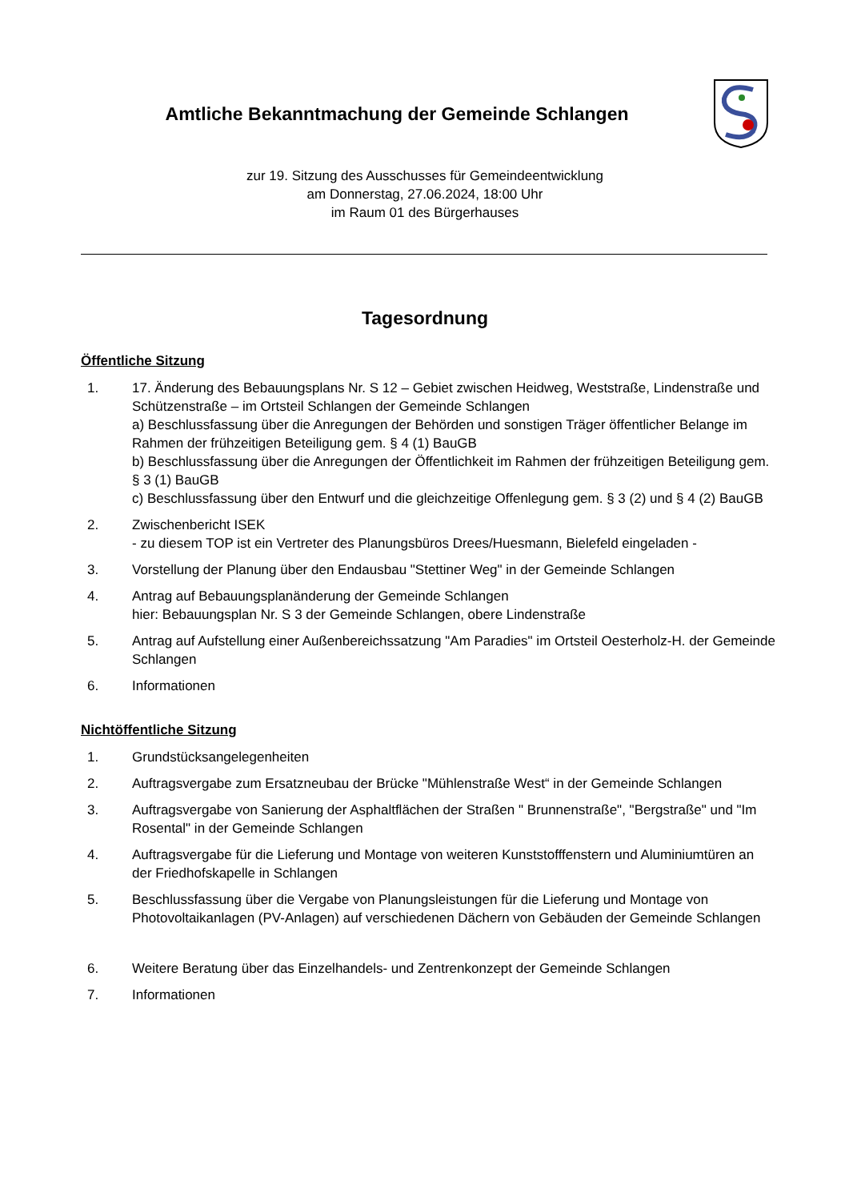Amtliche Bekanntmachung der Gemeinde Schlangen
zur 19. Sitzung des Ausschusses für Gemeindeentwicklung
am Donnerstag, 27.06.2024, 18:00 Uhr
im Raum 01 des Bürgerhauses
Tagesordnung
Öffentliche Sitzung
1. 17. Änderung des Bebauungsplans Nr. S 12 – Gebiet zwischen Heidweg, Weststraße, Lindenstraße und Schützenstraße – im Ortsteil Schlangen der Gemeinde Schlangen
a) Beschlussfassung über die Anregungen der Behörden und sonstigen Träger öffentlicher Belange im Rahmen der frühzeitigen Beteiligung gem. § 4 (1) BauGB
b) Beschlussfassung über die Anregungen der Öffentlichkeit im Rahmen der frühzeitigen Beteiligung gem. § 3 (1) BauGB
c) Beschlussfassung über den Entwurf und die gleichzeitige Offenlegung gem. § 3 (2) und § 4 (2) BauGB
2. Zwischenbericht ISEK
- zu diesem TOP ist ein Vertreter des Planungsbüros Drees/Huesmann, Bielefeld eingeladen -
3. Vorstellung der Planung über den Endausbau "Stettiner Weg" in der Gemeinde Schlangen
4. Antrag auf Bebauungsplanänderung der Gemeinde Schlangen
hier: Bebauungsplan Nr. S 3 der Gemeinde Schlangen, obere Lindenstraße
5. Antrag auf Aufstellung einer Außenbereichssatzung "Am Paradies" im Ortsteil Oesterholz-H. der Gemeinde Schlangen
6. Informationen
Nichtöffentliche Sitzung
1. Grundstücksangelegenheiten
2. Auftragsvergabe zum Ersatzneubau der Brücke "Mühlenstraße West“ in der Gemeinde Schlangen
3. Auftragsvergabe von Sanierung der Asphaltflächen der Straßen " Brunnenstraße", "Bergstraße" und "Im Rosental" in der Gemeinde Schlangen
4. Auftragsvergabe für die Lieferung und Montage von weiteren Kunststofffenstern und Aluminiumtüren an der Friedhofskapelle in Schlangen
5. Beschlussfassung über die Vergabe von Planungsleistungen für die Lieferung und Montage von Photovoltaikanlagen (PV-Anlagen) auf verschiedenen Dächern von Gebäuden der Gemeinde Schlangen
6. Weitere Beratung über das Einzelhandels- und Zentrenkonzept der Gemeinde Schlangen
7. Informationen